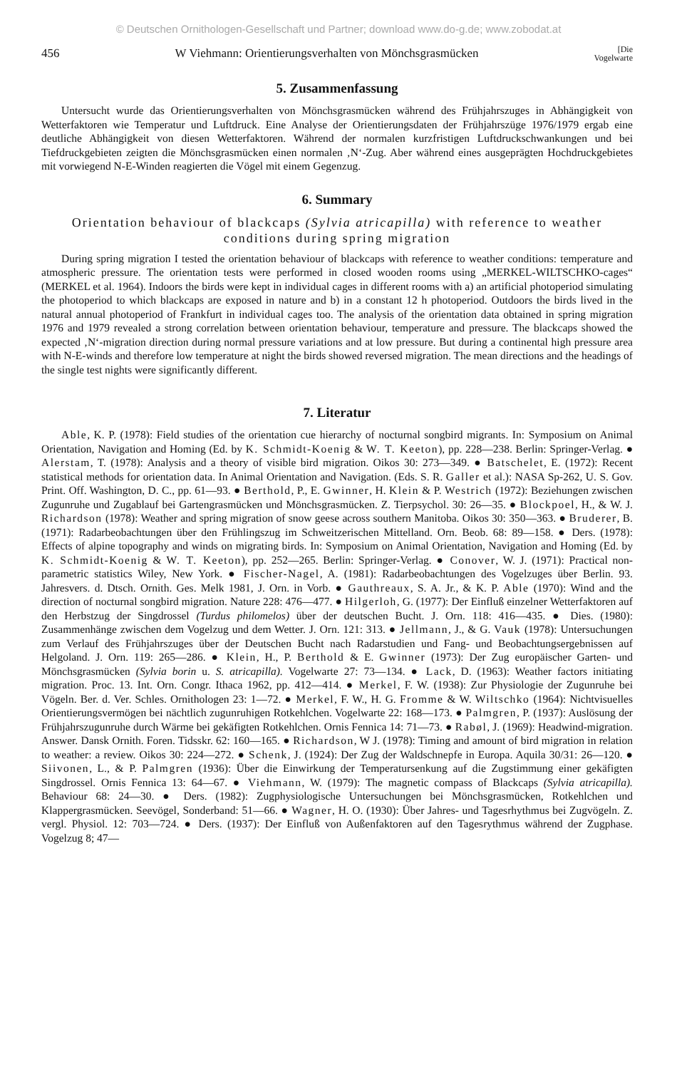© Deutschen Ornithologen-Gesellschaft und Partner; download www.do-g.de; www.zobodat.at
456 W Viehmann: Orientierungsverhalten von Mönchsgrasmücken [Die
Vogelwarte
5. Zusammenfassung
Untersucht wurde das Orientierungsverhalten von Mönchsgrasmücken während des Frühjahrszuges in Abhängigkeit von Wetterfaktoren wie Temperatur und Luftdruck. Eine Analyse der Orientierungsdaten der Frühjahrszüge 1976/1979 ergab eine deutliche Abhängigkeit von diesen Wetterfaktoren. Während der normalen kurzfristigen Luftdruckschwankungen und bei Tiefdruckgebieten zeigten die Mönchsgrasmücken einen normalen ‚N‘-Zug. Aber während eines ausgeprägten Hochdruckgebietes mit vorwiegend N-E-Winden reagierten die Vögel mit einem Gegenzug.
6. Summary
Orientation behaviour of blackcaps (Sylvia atricapilla) with reference to weather conditions during spring migration
During spring migration I tested the orientation behaviour of blackcaps with reference to weather conditions: temperature and atmospheric pressure. The orientation tests were performed in closed wooden rooms using „MERKEL-WILTSCHKO-cages“ (MERKEL et al. 1964). Indoors the birds were kept in individual cages in different rooms with a) an artificial photoperiod simulating the photoperiod to which blackcaps are exposed in nature and b) in a constant 12 h photoperiod. Outdoors the birds lived in the natural annual photoperiod of Frankfurt in individual cages too. The analysis of the orientation data obtained in spring migration 1976 and 1979 revealed a strong correlation between orientation behaviour, temperature and pressure. The blackcaps showed the expected ‚N‘-migration direction during normal pressure variations and at low pressure. But during a continental high pressure area with N-E-winds and therefore low temperature at night the birds showed reversed migration. The mean directions and the headings of the single test nights were significantly different.
7. Literatur
Able, K. P. (1978): Field studies of the orientation cue hierarchy of nocturnal songbird migrants. In: Symposium on Animal Orientation, Navigation and Homing (Ed. by K. Schmidt-Koenig & W. T. Keeton), pp. 228—238. Berlin: Springer-Verlag. ● Alerstam, T. (1978): Analysis and a theory of visible bird migration. Oikos 30: 273—349. ● Batschelet, E. (1972): Recent statistical methods for orientation data. In Animal Orientation and Navigation. (Eds. S. R. Galler et al.): NASA Sp-262, U. S. Gov. Print. Off. Washington, D. C., pp. 61—93. ● Berthold, P., E. Gwinner, H. Klein & P. Westrich (1972): Beziehungen zwischen Zugunruhe und Zugablauf bei Gartengrasmücken und Mönchsgrasmücken. Z. Tierpsychol. 30: 26—35. ● Blockpoel, H., & W. J. Richardson (1978): Weather and spring migration of snow geese across southern Manitoba. Oikos 30: 350—363. ● Bruderer, B. (1971): Radarbeobachtungen über den Frühlingszug im Schweitzerischen Mittelland. Orn. Beob. 68: 89—158. ● Ders. (1978): Effects of alpine topography and winds on migrating birds. In: Symposium on Animal Orientation, Navigation and Homing (Ed. by K. Schmidt-Koenig & W. T. Keeton), pp. 252—265. Berlin: Springer-Verlag. ● Conover, W. J. (1971): Practical non-parametric statistics Wiley, New York. ● Fischer-Nagel, A. (1981): Radarbeobachtungen des Vogelzuges über Berlin. 93. Jahresvers. d. Dtsch. Ornith. Ges. Melk 1981, J. Orn. in Vorb. ● Gauthreaux, S. A. Jr., & K. P. Able (1970): Wind and the direction of nocturnal songbird migration. Nature 228: 476—477. ● Hilgerloh, G. (1977): Der Einfluß einzelner Wetterfaktoren auf den Herbstzug der Singdrossel (Turdus philomelos) über der deutschen Bucht. J. Orn. 118: 416—435. ● Dies. (1980): Zusammenhänge zwischen dem Vogelzug und dem Wetter. J. Orn. 121: 313. ● Jellmann, J., & G. Vauk (1978): Untersuchungen zum Verlauf des Frühjahrszuges über der Deutschen Bucht nach Radarstudien und Fang- und Beobachtungsergebnissen auf Helgoland. J. Orn. 119: 265—286. ● Klein, H., P. Berthold & E. Gwinner (1973): Der Zug europäischer Garten- und Mönchsgrasmücken (Sylvia borin u. S. atricapilla). Vogelwarte 27: 73—134. ● Lack, D. (1963): Weather factors initiating migration. Proc. 13. Int. Orn. Congr. Ithaca 1962, pp. 412—414. ● Merkel, F. W. (1938): Zur Physiologie der Zugunruhe bei Vögeln. Ber. d. Ver. Schles. Ornithologen 23: 1—72. ● Merkel, F. W., H. G. Fromme & W. Wiltschko (1964): Nichtvisuelles Orientierungsvermögen bei nächtlich zugunruhigen Rotkehlchen. Vogelwarte 22: 168—173. ● Palmgren, P. (1937): Auslösung der Frühjahrszugunruhe durch Wärme bei gekäfigten Rotkehlchen. Ornis Fennica 14: 71—73. ● Rabøl, J. (1969): Headwind-migration. Answer. Dansk Ornith. Foren. Tidsskr. 62: 160—165. ● Richardson, W J. (1978): Timing and amount of bird migration in relation to weather: a review. Oikos 30: 224—272. ● Schenk, J. (1924): Der Zug der Waldschnepfe in Europa. Aquila 30/31: 26—120. ● Siivonen, L., & P. Palmgren (1936): Über die Einwirkung der Temperatursenkung auf die Zugstimmung einer gekäfigten Singdrossel. Ornis Fennica 13: 64—67. ● Viehmann, W. (1979): The magnetic compass of Blackcaps (Sylvia atricapilla). Behaviour 68: 24—30. ● Ders. (1982): Zugphysiologische Untersuchungen bei Mönchsgrasmücken, Rotkehlchen und Klappergrasmücken. Seevögel, Sonderband: 51—66. ● Wagner, H. O. (1930): Über Jahres- und Tagesrhythmus bei Zugvögeln. Z. vergl. Physiol. 12: 703—724. ● Ders. (1937): Der Einfluß von Außenfaktoren auf den Tagesrythmus während der Zugphase. Vogelzug 8; 47—